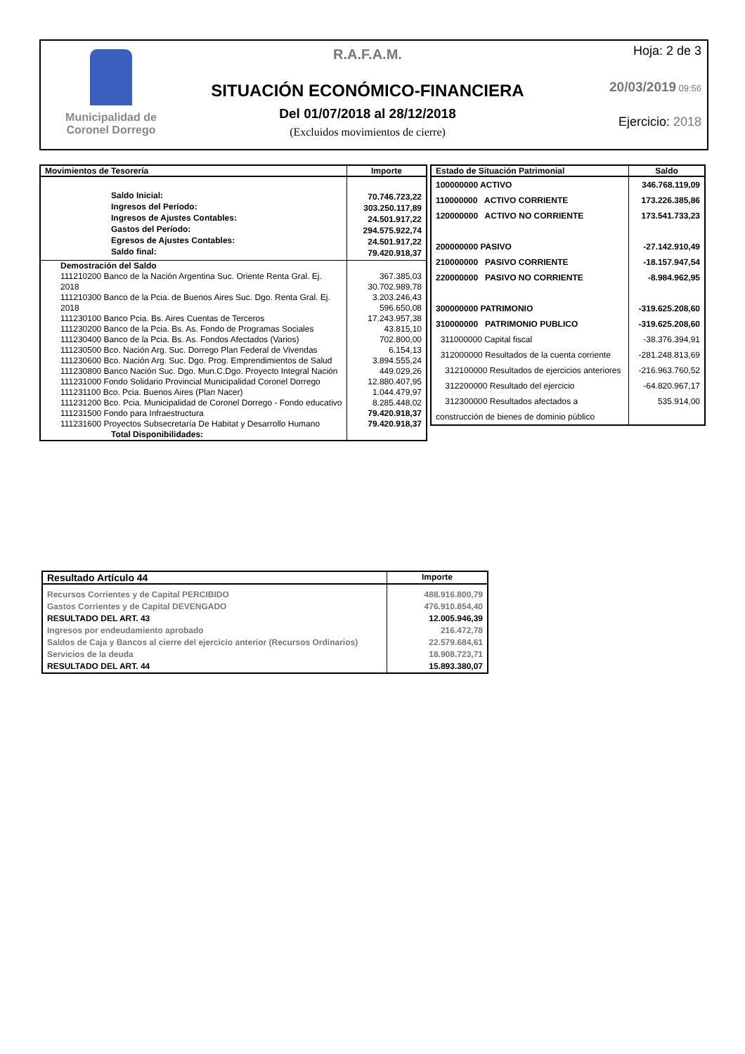Municipalidad de
Coronel Dorrego
R.A.F.A.M.
SITUACIÓN ECONÓMICO-FINANCIERA
Del 01/07/2018 al 28/12/2018
(Excluidos movimientos de cierre)
Hoja: 2 de 3
20/03/2019 09:56
Ejercicio: 2018
| Movimientos de Tesorería | Importe |
| --- | --- |
| Saldo Inicial: Ingresos del Período: Ingresos de Ajustes Contables: Gastos del Período: Egresos de Ajustes Contables: Saldo final: | 70.746.723,22 303.250.117,89 24.501.917,22 294.575.922,74 24.501.917,22 79.420.918,37 |
| Demostración del Saldo 111210200 Banco de la Nación Argentina Suc. Oriente Renta Gral. Ej. 2018 111210300 Banco de la Pcia. de Buenos Aires Suc. Dgo. Renta Gral. Ej. 2018 111230100 Banco Pcia. Bs. Aires Cuentas de Terceros 111230200 Banco de la Pcia. Bs. As. Fondo de Programas Sociales 111230400 Banco de la Pcia. Bs. As. Fondos Afectados (Varios) 111230500 Bco. Nación Arg. Suc. Dorrego Plan Federal de Vivendas 111230600 Bco. Nación Arg. Suc. Dgo. Prog. Emprendimientos de Salud 111230800 Banco Nación Suc. Dgo. Mun.C.Dgo. Proyecto Integral Nación 111231000 Fondo Solidario Provincial Municipalidad Coronel Dorrego 111231100 Bco. Pcia. Buenos Aires (Plan Nacer) 111231200 Bco. Pcia. Municipalidad de Coronel Dorrego - Fondo educativo 111231500 Fondo para Infraestructura 111231600 Proyectos Subsecretaría De Habitat y Desarrollo Humano Total Disponibilidades: | 367.385,03 30.702.989,78 3.203.246,43 596.650,08 17.243.957,38 43.815,10 702.800,00 6.154,13 3.894.555,24 449.029,26 12.880.407,95 1.044.479,97 8.285.448,02 79.420.918,37 79.420.918,37 |
| Estado de Situación Patrimonial | Saldo |
| --- | --- |
| 100000000 ACTIVO 110000000 ACTIVO CORRIENTE 120000000 ACTIVO NO CORRIENTE 200000000 PASIVO 210000000 PASIVO CORRIENTE 220000000 PASIVO NO CORRIENTE 300000000 PATRIMONIO 310000000 PATRIMONIO PUBLICO 311000000 Capital fiscal 312000000 Resultados de la cuenta corriente 312100000 Resultados de ejercicios anteriores 312200000 Resultado del ejercicio 312300000 Resultados afectados a construcción de bienes de dominio público | 346.768.119,09 173.226.385,86 173.541.733,23 -27.142.910,49 -18.157.947,54 -8.984.962,95 -319.625.208,60 -319.625.208,60 -38.376.394,91 -281.248.813,69 -216.963.760,52 -64.820.967,17 535.914,00 |
| Resultado Artículo 44 | Importe |
| --- | --- |
| Recursos Corrientes y de Capital PERCIBIDO Gastos Corrientes y de Capital DEVENGADO RESULTADO DEL ART. 43 Ingresos por endeudamiento aprobado Saldos de Caja y Bancos al cierre del ejercicio anterior (Recursos Ordinarios) Servicios de la deuda RESULTADO DEL ART. 44 | 488.916.800,79 476.910.854,40 12.005.946,39 216.472,78 22.579.684,61 18.908.723,71 15.893.380,07 |